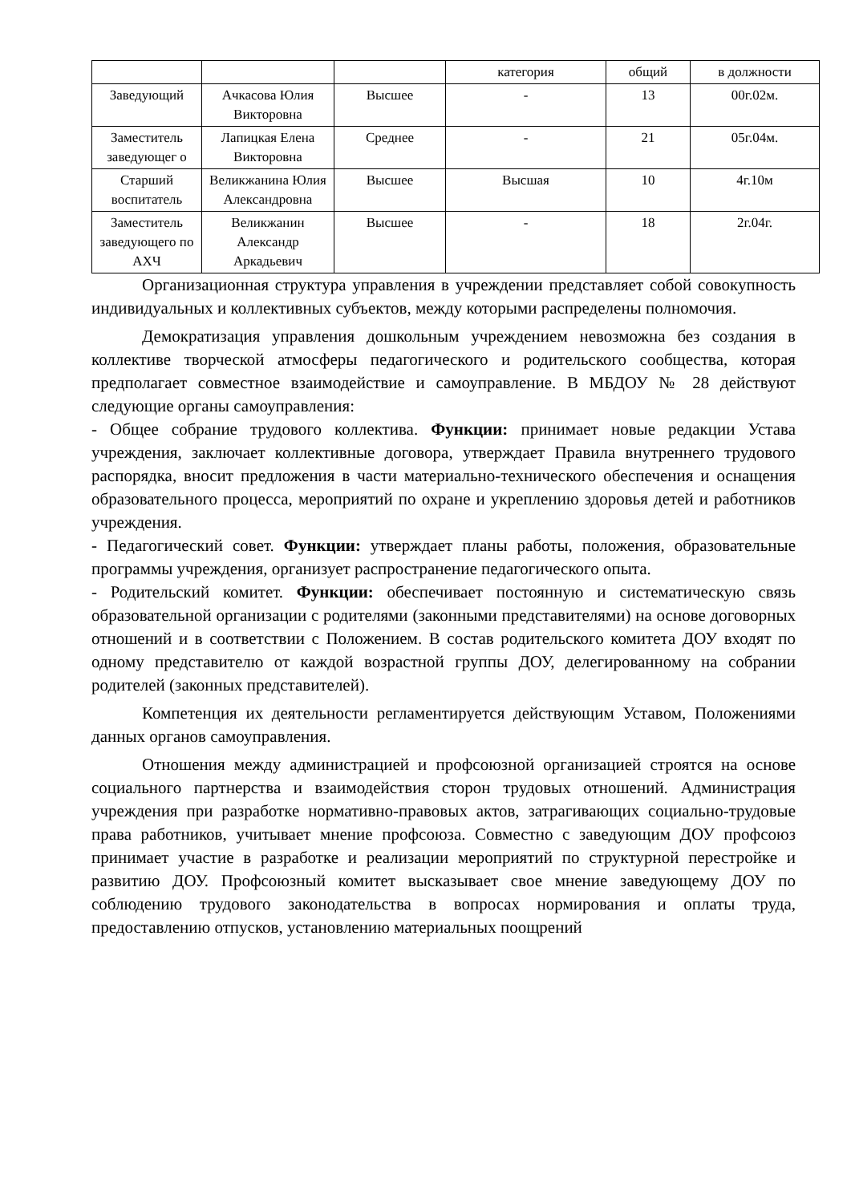| | | | категория | общий | в должности |
| Заведующий | Ачкасова Юлия Викторовна | Высшее | - | 13 | 00г.02м. |
| Заместитель заведующег о | Лапицкая Елена Викторовна | Среднее | - | 21 | 05г.04м. |
| Старший воспитатель | Великжанина Юлия Александровна | Высшее | Высшая | 10 | 4г.10м |
| Заместитель заведующего по АХЧ | Великжанин Александр Аркадьевич | Высшее | - | 18 | 2г.04г. |
Организационная структура управления в учреждении представляет собой совокупность индивидуальных и коллективных субъектов, между которыми распределены полномочия.
Демократизация управления дошкольным учреждением невозможна без создания в коллективе творческой атмосферы педагогического и родительского сообщества, которая предполагает совместное взаимодействие и самоуправление. В МБДОУ № 28 действуют следующие органы самоуправления:
- Общее собрание трудового коллектива. Функции: принимает новые редакции Устава учреждения, заключает коллективные договора, утверждает Правила внутреннего трудового распорядка, вносит предложения в части материально-технического обеспечения и оснащения образовательного процесса, мероприятий по охране и укреплению здоровья детей и работников учреждения.
- Педагогический совет. Функции: утверждает планы работы, положения, образовательные программы учреждения, организует распространение педагогического опыта.
- Родительский комитет. Функции: обеспечивает постоянную и систематическую связь образовательной организации с родителями (законными представителями) на основе договорных отношений и в соответствии с Положением. В состав родительского комитета ДОУ входят по одному представителю от каждой возрастной группы ДОУ, делегированному на собрании родителей (законных представителей).
Компетенция их деятельности регламентируется действующим Уставом, Положениями данных органов самоуправления.
Отношения между администрацией и профсоюзной организацией строятся на основе социального партнерства и взаимодействия сторон трудовых отношений. Администрация учреждения при разработке нормативно-правовых актов, затрагивающих социально-трудовые права работников, учитывает мнение профсоюза. Совместно с заведующим ДОУ профсоюз принимает участие в разработке и реализации мероприятий по структурной перестройке и развитию ДОУ. Профсоюзный комитет высказывает свое мнение заведующему ДОУ по соблюдению трудового законодательства в вопросах нормирования и оплаты труда, предоставлению отпусков, установлению материальных поощрений